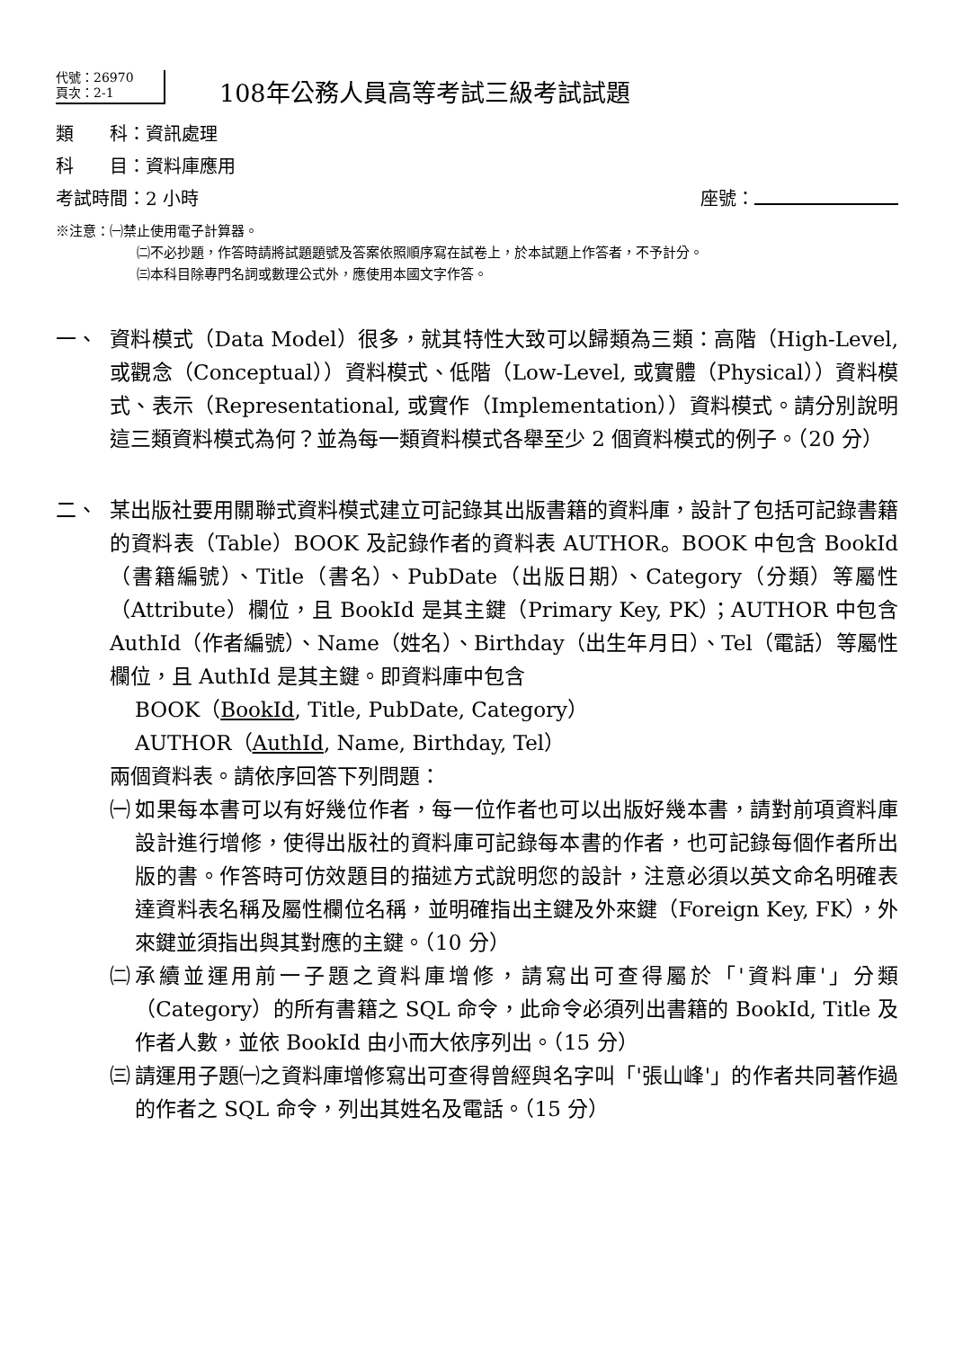代號：26970
頁次：2-1
108年公務人員高等考試三級考試試題
類　　科：資訊處理
科　　目：資料庫應用
考試時間：2 小時 座號：
※注意：㈠禁止使用電子計算器。
㈡不必抄題，作答時請將試題題號及答案依照順序寫在試卷上，於本試題上作答者，不予計分。
㈢本科目除專門名詞或數理公式外，應使用本國文字作答。
一、 資料模式（Data Model）很多，就其特性大致可以歸類為三類：高階（High-Level, 或觀念（Conceptual））資料模式、低階（Low-Level, 或實體（Physical））資料模式、表示（Representational, 或實作（Implementation））資料模式。請分別說明這三類資料模式為何？並為每一類資料模式各舉至少 2 個資料模式的例子。（20 分）
二、 某出版社要用關聯式資料模式建立可記錄其出版書籍的資料庫，設計了包括可記錄書籍的資料表（Table）BOOK 及記錄作者的資料表 AUTHOR。BOOK 中包含 BookId（書籍編號）、Title（書名）、PubDate（出版日期）、Category（分類）等屬性（Attribute）欄位，且 BookId 是其主鍵（Primary Key, PK）；AUTHOR 中包含 AuthId（作者編號）、Name（姓名）、Birthday（出生年月日）、Tel（電話）等屬性欄位，且 AuthId 是其主鍵。即資料庫中包含
BOOK（BookId, Title, PubDate, Category）
AUTHOR（AuthId, Name, Birthday, Tel）
兩個資料表。請依序回答下列問題：
㈠ 如果每本書可以有好幾位作者，每一位作者也可以出版好幾本書，請對前項資料庫設計進行增修，使得出版社的資料庫可記錄每本書的作者，也可記錄每個作者所出版的書。作答時可仿效題目的描述方式說明您的設計，注意必須以英文命名明確表達資料表名稱及屬性欄位名稱，並明確指出主鍵及外來鍵（Foreign Key, FK），外來鍵並須指出與其對應的主鍵。（10 分）
㈡ 承續並運用前一子題之資料庫增修，請寫出可查得屬於「'資料庫'」分類（Category）的所有書籍之 SQL 命令，此命令必須列出書籍的 BookId, Title 及作者人數，並依 BookId 由小而大依序列出。（15 分）
㈢ 請運用子題㈠之資料庫增修寫出可查得曾經與名字叫「'張山峰'」的作者共同著作過的作者之 SQL 命令，列出其姓名及電話。（15 分）